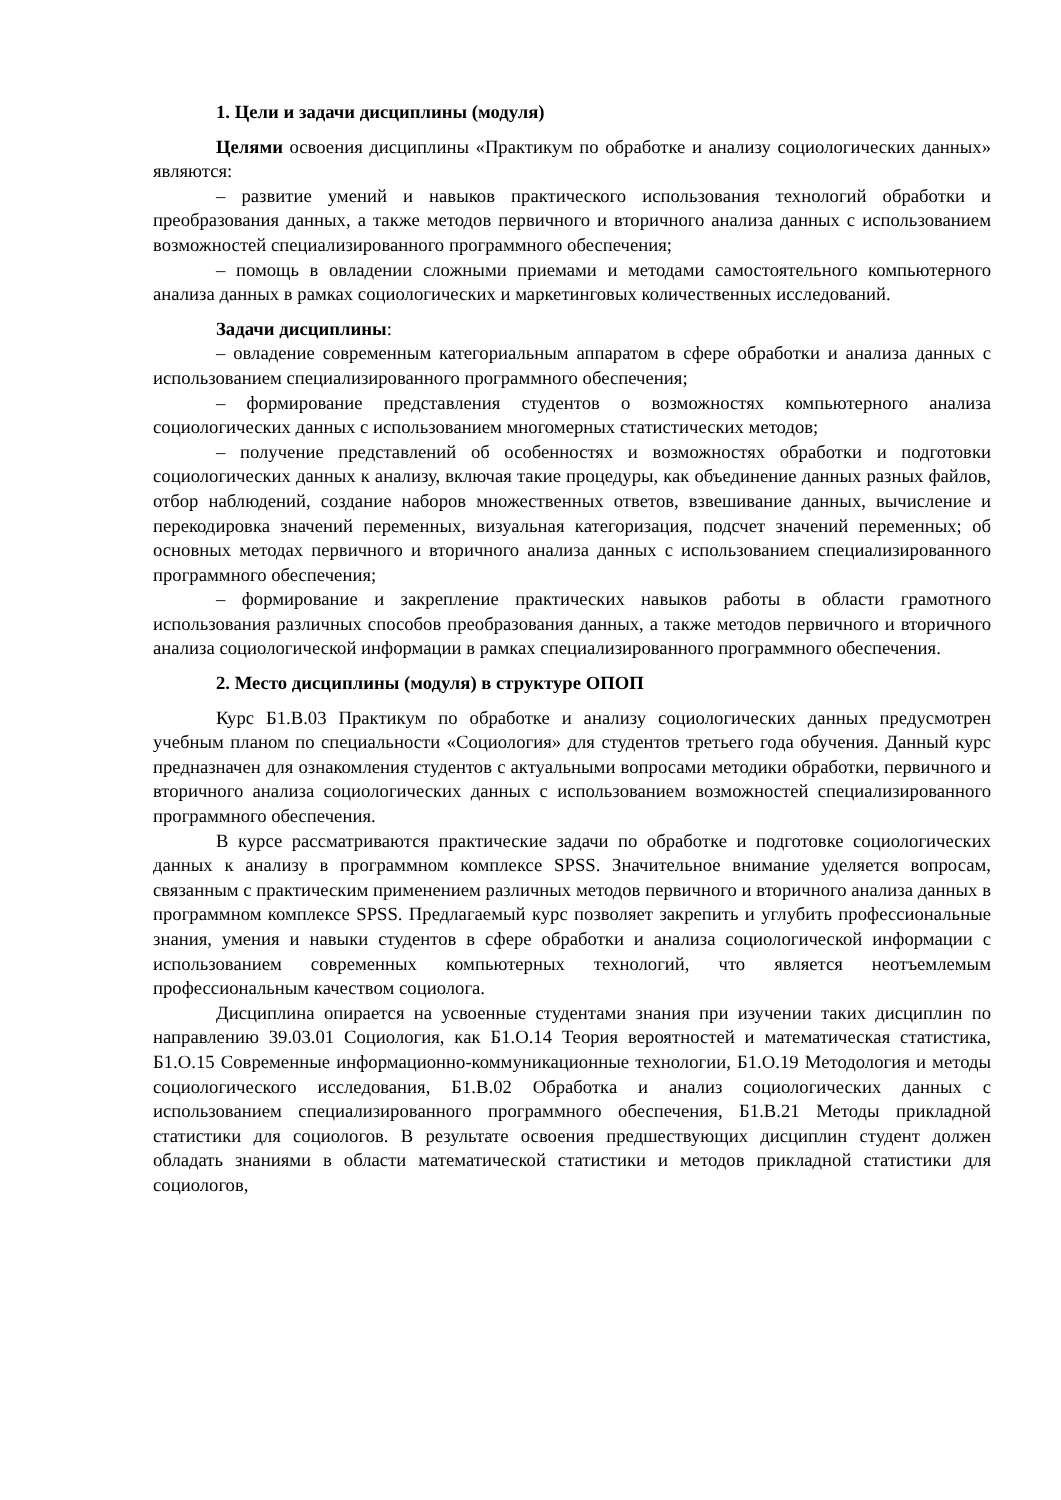1. Цели и задачи дисциплины (модуля)
Целями освоения дисциплины «Практикум по обработке и анализу социологических данных» являются:
– развитие умений и навыков практического использования технологий обработки и преобразования данных, а также методов первичного и вторичного анализа данных с использованием возможностей специализированного программного обеспечения;
– помощь в овладении сложными приемами и методами самостоятельного компьютерного анализа данных в рамках социологических и маркетинговых количественных исследований.
Задачи дисциплины:
– овладение современным категориальным аппаратом в сфере обработки и анализа данных с использованием специализированного программного обеспечения;
– формирование представления студентов о возможностях компьютерного анализа социологических данных с использованием многомерных статистических методов;
– получение представлений об особенностях и возможностях обработки и подготовки социологических данных к анализу, включая такие процедуры, как объединение данных разных файлов, отбор наблюдений, создание наборов множественных ответов, взвешивание данных, вычисление и перекодировка значений переменных, визуальная категоризация, подсчет значений переменных; об основных методах первичного и вторичного анализа данных с использованием специализированного программного обеспечения;
– формирование и закрепление практических навыков работы в области грамотного использования различных способов преобразования данных, а также методов первичного и вторичного анализа социологической информации в рамках специализированного программного обеспечения.
2. Место дисциплины (модуля) в структуре ОПОП
Курс Б1.В.03 Практикум по обработке и анализу социологических данных предусмотрен учебным планом по специальности «Социология» для студентов третьего года обучения. Данный курс предназначен для ознакомления студентов с актуальными вопросами методики обработки, первичного и вторичного анализа социологических данных с использованием возможностей специализированного программного обеспечения.
В курсе рассматриваются практические задачи по обработке и подготовке социологических данных к анализу в программном комплексе SPSS. Значительное внимание уделяется вопросам, связанным с практическим применением различных методов первичного и вторичного анализа данных в программном комплексе SPSS. Предлагаемый курс позволяет закрепить и углубить профессиональные знания, умения и навыки студентов в сфере обработки и анализа социологической информации с использованием современных компьютерных технологий, что является неотъемлемым профессиональным качеством социолога.
Дисциплина опирается на усвоенные студентами знания при изучении таких дисциплин по направлению 39.03.01 Социология, как Б1.О.14 Теория вероятностей и математическая статистика, Б1.О.15 Современные информационно-коммуникационные технологии, Б1.О.19 Методология и методы социологического исследования, Б1.В.02 Обработка и анализ социологических данных с использованием специализированного программного обеспечения, Б1.В.21 Методы прикладной статистики для социологов. В результате освоения предшествующих дисциплин студент должен обладать знаниями в области математической статистики и методов прикладной статистики для социологов,